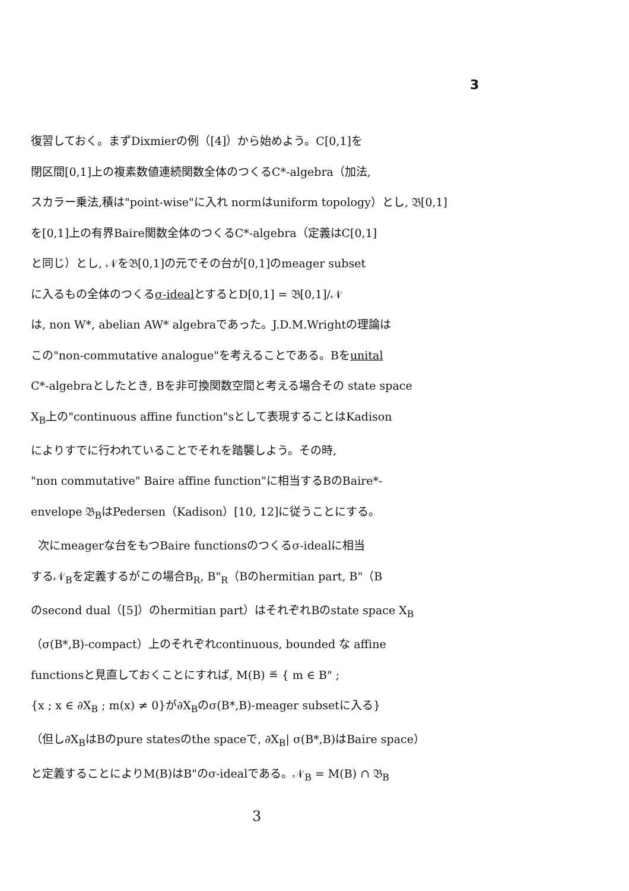3
復習しておく。まずDixmierの例（[4]）から始めよう。C[0,1]を
閉区間[0,1]上の複素数値連続関数全体のつくるC*-algebra（加法,
スカラー乗法,積は"point-wise"に入れ normはuniform topology）とし, 𝔅[0,1]
を[0,1]上の有界Baire関数全体のつくるC*-algebra（定義はC[0,1]
と同じ）とし, 𝒩を𝔅[0,1]の元でその台が[0,1]のmeager subset
に入るもの全体のつくるσ-idealとするとD[0,1] = 𝔅[0,1]/𝒩
は, non W*, abelian AW* algebraであった。J.D.M.Wrightの理論は
この"non-commutative analogue"を考えることである。Bをunital
C*-algebraとしたとき, Bを非可換関数空間と考える場合その state space
X<sub>B</sub>上の"continuous affine function"sとして表現することはKadison
によりすでに行われていることでそれを踏襲しよう。その時,
"non commutative" Baire affine function"に相当するBのBaire*-
envelope 𝔅<sub>B</sub>はPedersen（Kadison）[10, 12]に従うことにする。
次にmeagerな台をもつBaire functionsのつくるσ-idealに相当
する𝒩<sub>B</sub>を定義するがこの場合B<sub>R</sub>, B"<sub>R</sub>（Bのhermitian part, B"（B
のsecond dual（[5]）のhermitian part）はそれぞれBのstate space X<sub>B</sub>
（σ(B*,B)-compact）上のそれぞれcontinuous, bounded な affine
functionsと見直しておくことにすれば, M(B) ≝ { m ∈ B" ;
{x ; x ∈ ∂X<sub>B</sub> ; m(x) ≠ 0}が∂X<sub>B</sub>のσ(B*,B)-meager subsetに入る}
（但し∂X<sub>B</sub>はBのpure statesのthe spaceで, ∂X<sub>B</sub>| σ(B*,B)はBaire space）
と定義することによりM(B)はB"のσ-idealである。𝒩<sub>B</sub> = M(B) ∩ 𝔅<sub>B</sub>
3